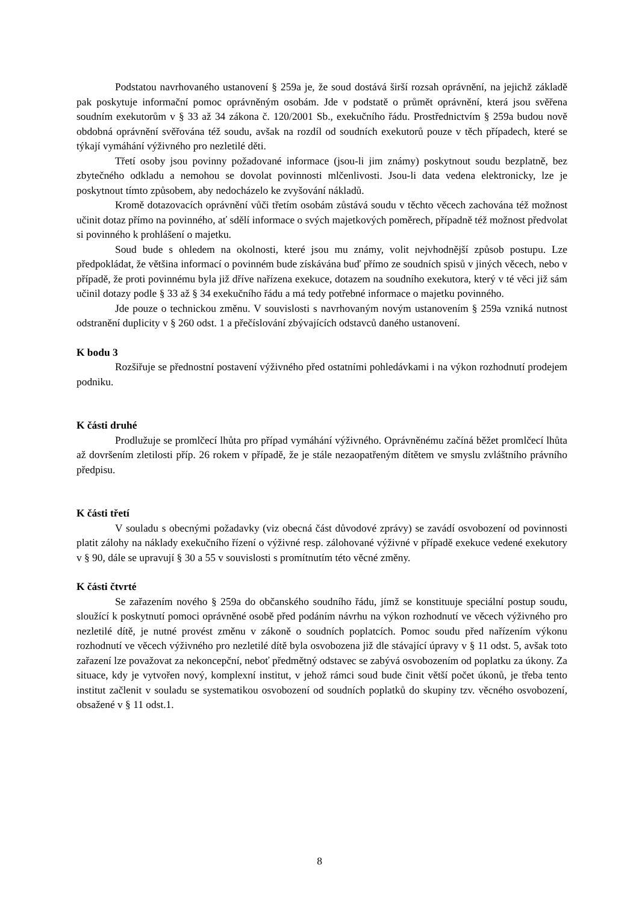Podstatou navrhovaného ustanovení § 259a je, že soud dostává širší rozsah oprávnění, na jejichž základě pak poskytuje informační pomoc oprávněným osobám. Jde v podstatě o průmět oprávnění, která jsou svěřena soudním exekutorům v § 33 až 34 zákona č. 120/2001 Sb., exekučního řádu. Prostřednictvím § 259a budou nově obdobná oprávnění svěřována též soudu, avšak na rozdíl od soudních exekutorů pouze v těch případech, které se týkají vymáhání výživného pro nezletilé děti.
Třetí osoby jsou povinny požadované informace (jsou-li jim známy) poskytnout soudu bezplatně, bez zbytečného odkladu a nemohou se dovolat povinnosti mlčenlivosti. Jsou-li data vedena elektronicky, lze je poskytnout tímto způsobem, aby nedocházelo ke zvyšování nákladů.
Kromě dotazovacích oprávnění vůči třetím osobám zůstává soudu v těchto věcech zachována též možnost učinit dotaz přímo na povinného, ať sdělí informace o svých majetkových poměrech, případně též možnost předvolat si povinného k prohlášení o majetku.
Soud bude s ohledem na okolnosti, které jsou mu známy, volit nejvhodnější způsob postupu. Lze předpokládat, že většina informací o povinném bude získávána buď přímo ze soudních spisů v jiných věcech, nebo v případě, že proti povinnému byla již dříve nařízena exekuce, dotazem na soudního exekutora, který v té věci již sám učinil dotazy podle § 33 až § 34 exekučního řádu a má tedy potřebné informace o majetku povinného.
Jde pouze o technickou změnu. V souvislosti s navrhovaným novým ustanovením § 259a vzniká nutnost odstranění duplicity v § 260 odst. 1 a přečíslování zbývajících odstavců daného ustanovení.
K bodu 3
Rozšiřuje se přednostní postavení výživného před ostatními pohledávkami i na výkon rozhodnutí prodejem podniku.
K části druhé
Prodlužuje se promlčecí lhůta pro případ vymáhání výživného. Oprávněnému začíná běžet promlčecí lhůta až dovršením zletilosti příp. 26 rokem v případě, že je stále nezaopatřeným dítětem ve smyslu zvláštního právního předpisu.
K části třetí
V souladu s obecnými požadavky (viz obecná část důvodové zprávy) se zavádí osvobození od povinnosti platit zálohy na náklady exekučního řízení o výživné resp. zálohované výživné v případě exekuce vedené exekutory v § 90, dále se upravují § 30 a 55 v souvislosti s promítnutím této věcné změny.
K části čtvrté
Se zařazením nového § 259a do občanského soudního řádu, jímž se konstituuje speciální postup soudu, sloužící k poskytnutí pomoci oprávněné osobě před podáním návrhu na výkon rozhodnutí ve věcech výživného pro nezletilé dítě, je nutné provést změnu v zákoně o soudních poplatcích. Pomoc soudu před nařízením výkonu rozhodnutí ve věcech výživného pro nezletilé dítě byla osvobozena již dle stávající úpravy v § 11 odst. 5, avšak toto zařazení lze považovat za nekoncepční, neboť předmětný odstavec se zabývá osvobozením od poplatku za úkony. Za situace, kdy je vytvořen nový, komplexní institut, v jehož rámci soud bude činit větší počet úkonů, je třeba tento institut začlenit v souladu se systematikou osvobození od soudních poplatků do skupiny tzv. věcného osvobození, obsažené v § 11 odst.1.
8